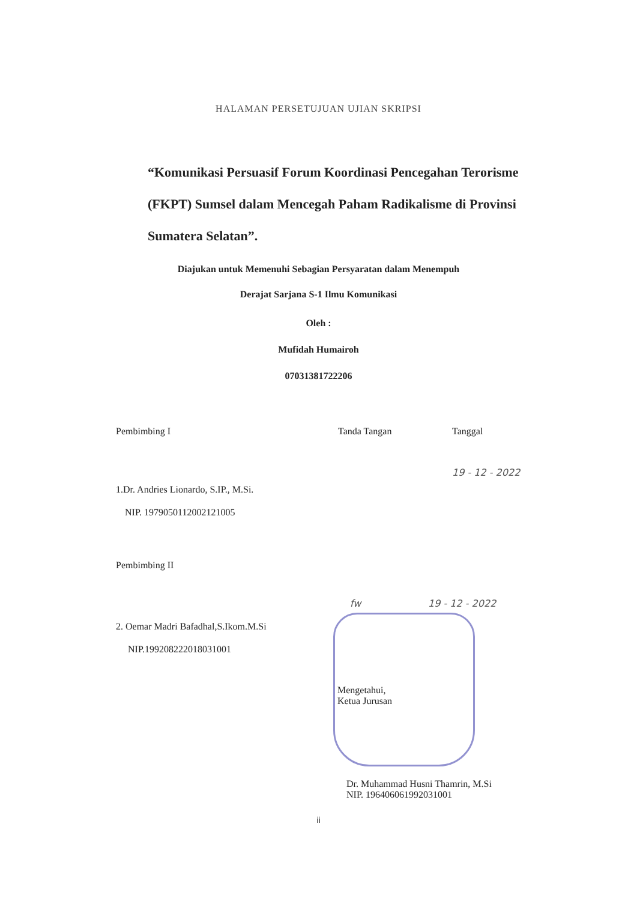HALAMAN PERSETUJUAN UJIAN SKRIPSI
“Komunikasi Persuasif Forum Koordinasi Pencegahan Terorisme (FKPT) Sumsel dalam Mencegah Paham Radikalisme di Provinsi Sumatera Selatan”.
Diajukan untuk Memenuhi Sebagian Persyaratan dalam Menempuh
Derajat Sarjana S-1 Ilmu Komunikasi
Oleh :
Mufidah Humairoh
07031381722206
Pembimbing I Tanda Tangan Tanggal
19 - 12 - 2022
1.Dr. Andries Lionardo, S.IP., M.Si.
NIP. 197905011200212100​5
Pembimbing II
fw 19 - 12 - 2022
2. Oemar Madri Bafadhal,S.Ikom.M.Si
NIP.199208222018031001
Mengetahui,
Ketua Jurusan
Dr. Muhammad Husni Thamrin, M.Si
NIP. 196406061992031001
ii